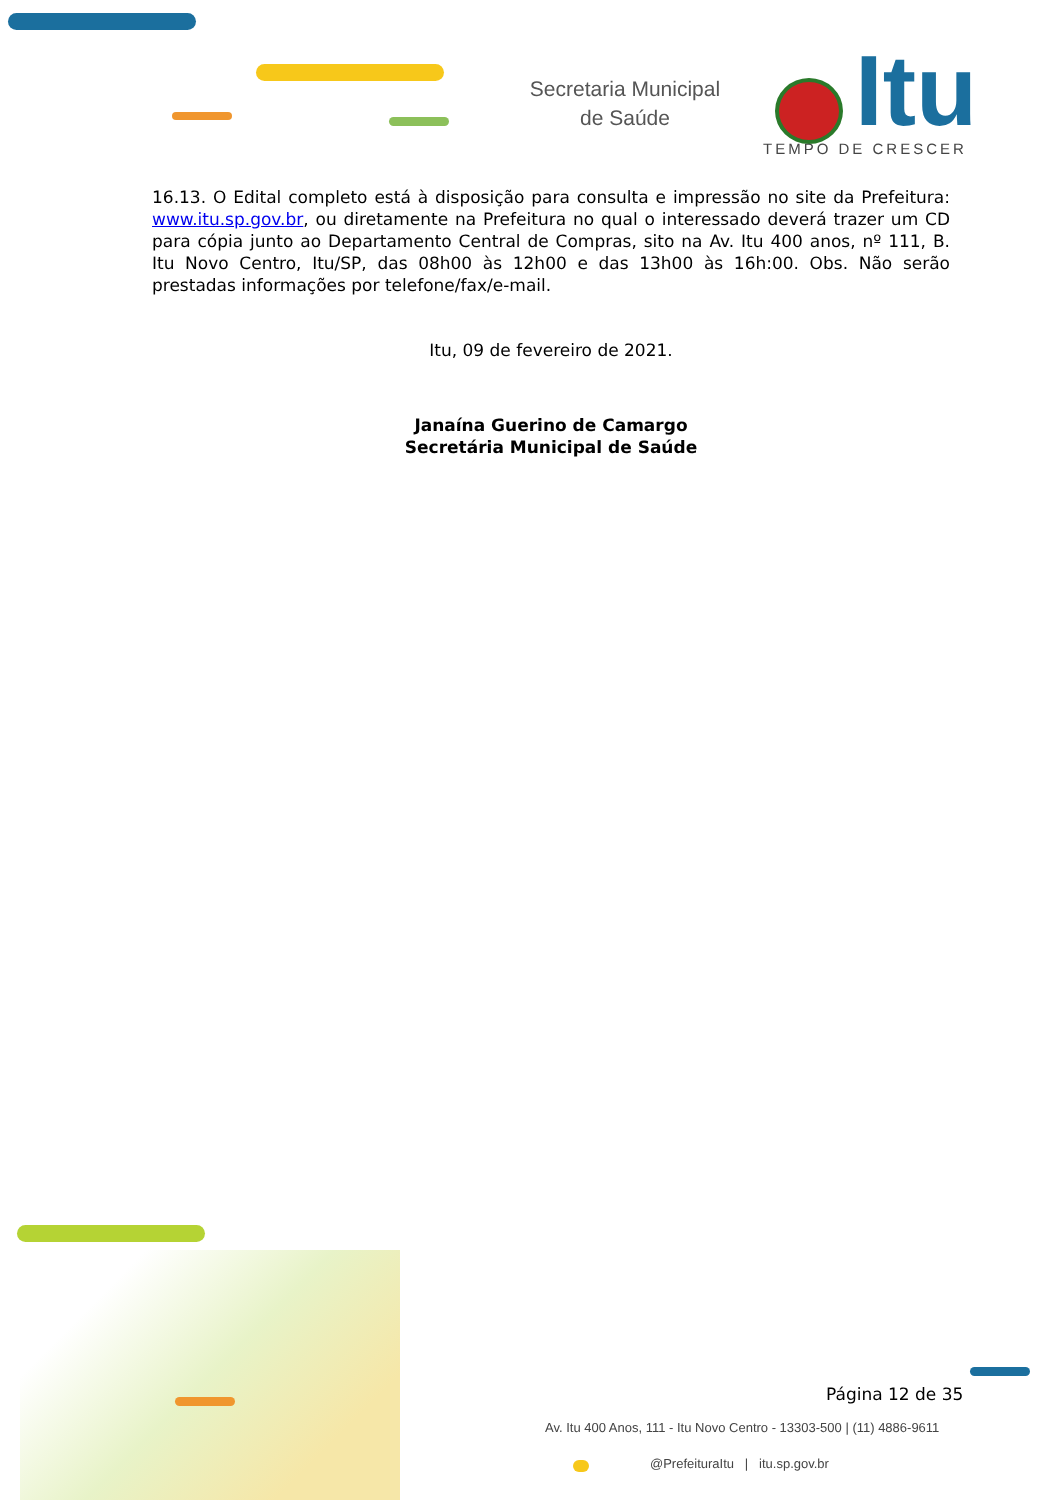Secretaria Municipal de Saúde
Itu
TEMPO DE CRESCER
16.13. O Edital completo está à disposição para consulta e impressão no site da Prefeitura: www.itu.sp.gov.br, ou diretamente na Prefeitura no qual o interessado deverá trazer um CD para cópia junto ao Departamento Central de Compras, sito na Av. Itu 400 anos, nº 111, B. Itu Novo Centro, Itu/SP, das 08h00 às 12h00 e das 13h00 às 16h:00. Obs. Não serão prestadas informações por telefone/fax/e-mail.
Itu, 09 de fevereiro de 2021.
Janaína Guerino de Camargo
Secretária Municipal de Saúde
Página 12 de 35
Av. Itu 400 Anos, 111 - Itu Novo Centro - 13303-500 | (11) 4886-9611
@PrefeituraItu | itu.sp.gov.br